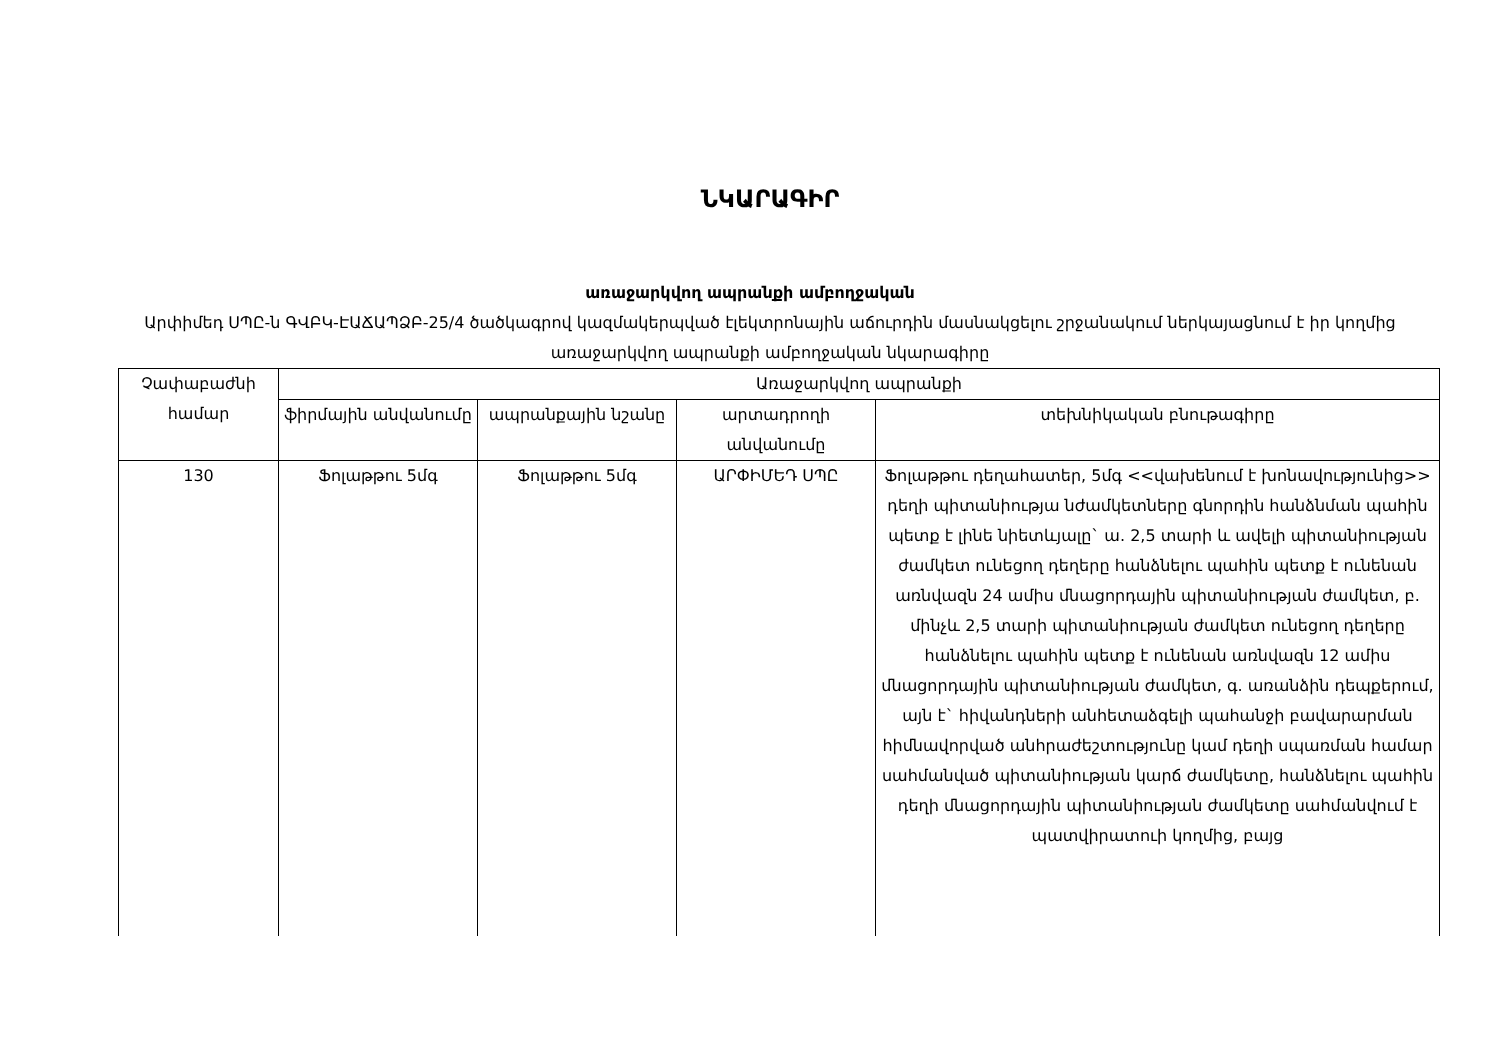ՆԿԱՐԱԳԻՐ
առաջարկվող ապրանքի ամբողջական
Արփիմեդ ՍՊԸ-ն ԳՎԲԿ-ԷԱՃԱՊՁԲ-25/4 ծածկագրով կազմակերպված էլեկտրոնային աճուրդին մասնակցելու շրջանակում ներկայացնում է իր կողմից առաջարկվող ապրանքի ամբողջական նկարագիրը
| Չափաբաժնի համար | Առաջարկվող ապրանքի | | | |
| --- | --- | --- | --- | --- |
| | ֆիրմային անվանումը | ապրանքային նշանը | արտադրողի անվանումը | տեխնիկական բնութագիրը |
| 130 | Ֆոլաթթու 5մգ | Ֆոլաթթու 5մգ | ԱՐՓԻՄԵԴ ՍՊԸ | Ֆոլաթթու դեղահատեր, 5մգ <<վախենում է խոնավությունից>> դեղի պիտանիությա նժամկետները գնորդին հանձնման պահին պետք է լինե նիետևյալը` ա. 2,5 տարի և ավելի պիտանիության ժամկետ ունեցող դեղերը հանձնելու պահին պետք է ունենան առնվազն 24 ամիս մնացորդային պիտանիության ժամկետ, բ. մինչև 2,5 տարի պիտանիության ժամկետ ունեցող դեղերը հանձնելու պահին պետք է ունենան առնվազն 12 ամիս մնացորդային պիտանիության ժամկետ, գ. առանձին դեպքերում, այն է` հիվանդների անհետաձգելի պահանջի բավարարման հիմնավորված անհրաժեշտությունը կամ դեղի սպառման համար սահմանված պիտանիության կարճ ժամկետը, հանձնելու պահին դեղի մնացորդային պիտանիության ժամկետը սահմանվում է պատվիրատուի կողմից, բայց |